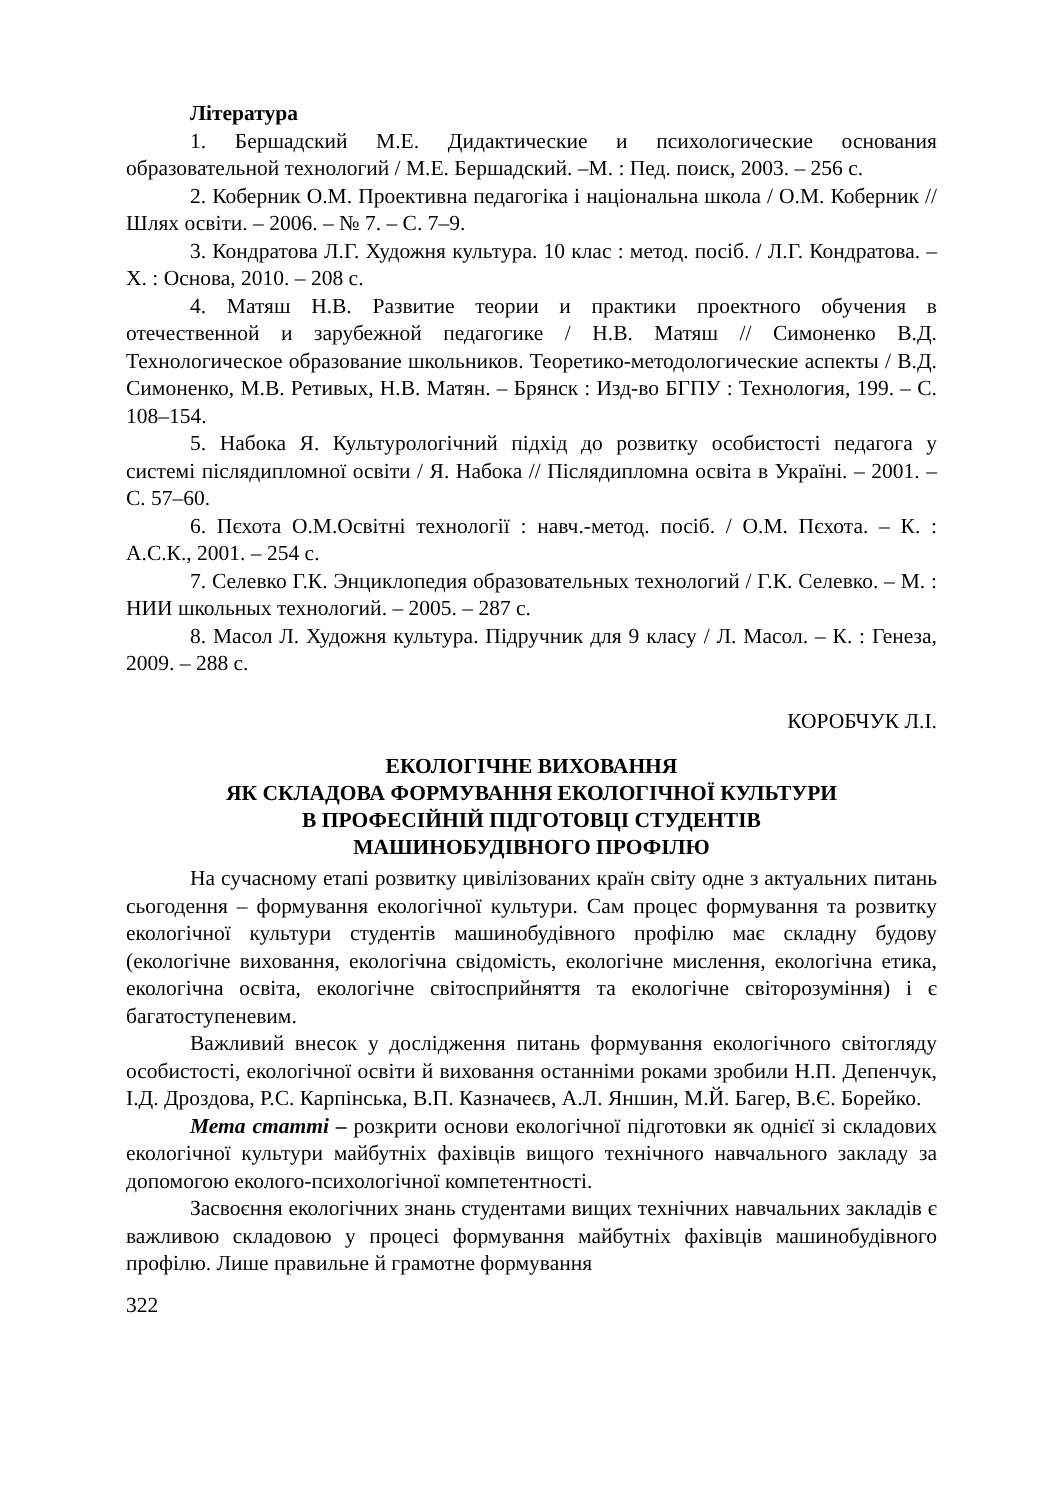Література
1. Бершадский М.Е. Дидактические и психологические основания образовательной технологий / М.Е. Бершадский. –М. : Пед. поиск, 2003. – 256 с.
2. Коберник О.М. Проективна педагогіка і національна школа / О.М. Коберник // Шлях освіти. – 2006. – № 7. – С. 7–9.
3. Кондратова Л.Г. Художня культура. 10 клас : метод. посіб. / Л.Г. Кондратова. – Х. : Основа, 2010. – 208 с.
4. Матяш Н.В. Развитие теории и практики проектного обучения в отечественной и зарубежной педагогике / Н.В. Матяш // Симоненко В.Д. Технологическое образование школьников. Теоретико-методологические аспекты / В.Д. Симоненко, М.В. Ретивых, Н.В. Матян. – Брянск : Изд-во БГПУ : Технология, 199. – С. 108–154.
5. Набока Я. Культурологічний підхід до розвитку особистості педагога у системі післядипломної освіти / Я. Набока // Післядипломна освіта в Україні. – 2001. – С. 57–60.
6. Пєхота О.М.Освітні технології : навч.-метод. посіб. / О.М. Пєхота. – К. : А.С.К., 2001. – 254 с.
7. Селевко Г.К. Энциклопедия образовательных технологий / Г.К. Селевко. – М. : НИИ школьных технологий. – 2005. – 287 с.
8. Масол Л. Художня культура. Підручник для 9 класу / Л. Масол. – К. : Генеза, 2009. – 288 с.
КОРОБЧУК Л.І.
ЕКОЛОГІЧНЕ ВИХОВАННЯ
ЯК СКЛАДОВА ФОРМУВАННЯ ЕКОЛОГІЧНОЇ КУЛЬТУРИ
В ПРОФЕСІЙНІЙ ПІДГОТОВЦІ СТУДЕНТІВ
МАШИНОБУДІВНОГО ПРОФІЛЮ
На сучасному етапі розвитку цивілізованих країн світу одне з актуальних питань сьогодення – формування екологічної культури. Сам процес формування та розвитку екологічної культури студентів машинобудівного профілю має складну будову (екологічне виховання, екологічна свідомість, екологічне мислення, екологічна етика, екологічна освіта, екологічне світосприйняття та екологічне світорозуміння) і є багатоступеневим.
Важливий внесок у дослідження питань формування екологічного світогляду особистості, екологічної освіти й виховання останніми роками зробили Н.П. Депенчук, І.Д. Дроздова, Р.С. Карпінська, В.П. Казначеєв, А.Л. Яншин, М.Й. Багер, В.Є. Борейко.
Мета статті – розкрити основи екологічної підготовки як однієї зі складових екологічної культури майбутніх фахівців вищого технічного навчального закладу за допомогою еколого-психологічної компетентності.
Засвоєння екологічних знань студентами вищих технічних навчальних закладів є важливою складовою у процесі формування майбутніх фахівців машинобудівного профілю. Лише правильне й грамотне формування
322